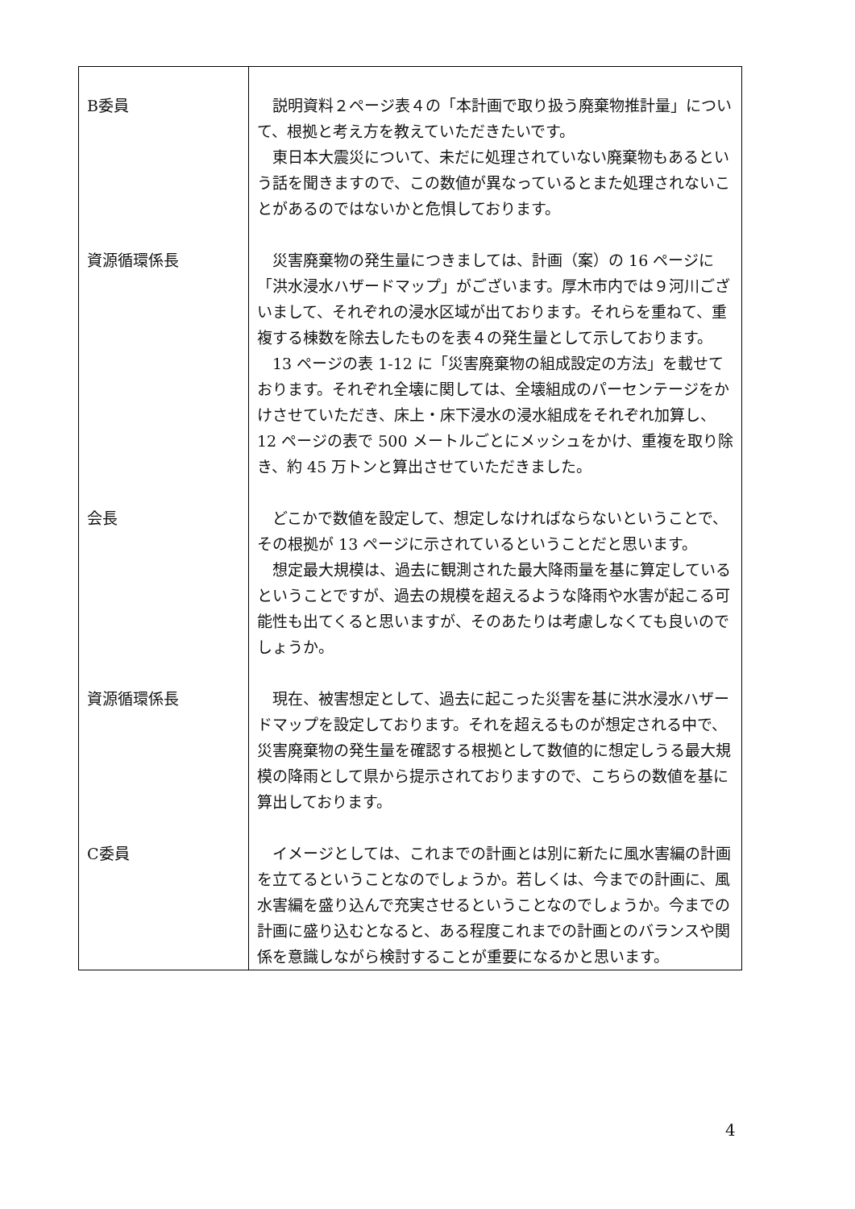| B委員 | 説明資料２ページ表４の「本計画で取り扱う廃棄物推計量」について、根拠と考え方を教えていただきたいです。 東日本大震災について、未だに処理されていない廃棄物もあるという話を聞きますので、この数値が異なっているとまた処理されないことがあるのではないかと危惧しております。 |
| 資源循環係長 | 災害廃棄物の発生量につきましては、計画（案）の 16 ページに「洪水浸水ハザードマップ」がございます。厚木市内では９河川ございまして、それぞれの浸水区域が出ております。それらを重ねて、重複する棟数を除去したものを表４の発生量として示しております。 13 ページの表 1-12 に「災害廃棄物の組成設定の方法」を載せております。それぞれ全壊に関しては、全壊組成のパーセンテージをかけさせていただき、床上・床下浸水の浸水組成をそれぞれ加算し、12 ページの表で 500 メートルごとにメッシュをかけ、重複を取り除き、約 45 万トンと算出させていただきました。 |
| 会長 | どこかで数値を設定して、想定しなければならないということで、その根拠が 13 ページに示されているということだと思います。 想定最大規模は、過去に観測された最大降雨量を基に算定しているということですが、過去の規模を超えるような降雨や水害が起こる可能性も出てくると思いますが、そのあたりは考慮しなくても良いのでしょうか。 |
| 資源循環係長 | 現在、被害想定として、過去に起こった災害を基に洪水浸水ハザードマップを設定しております。それを超えるものが想定される中で、災害廃棄物の発生量を確認する根拠として数値的に想定しうる最大規模の降雨として県から提示されておりますので、こちらの数値を基に算出しております。 |
| C委員 | イメージとしては、これまでの計画とは別に新たに風水害編の計画を立てるということなのでしょうか。若しくは、今までの計画に、風水害編を盛り込んで充実させるということなのでしょうか。今までの計画に盛り込むとなると、ある程度これまでの計画とのバランスや関係を意識しながら検討することが重要になるかと思います。 |
4